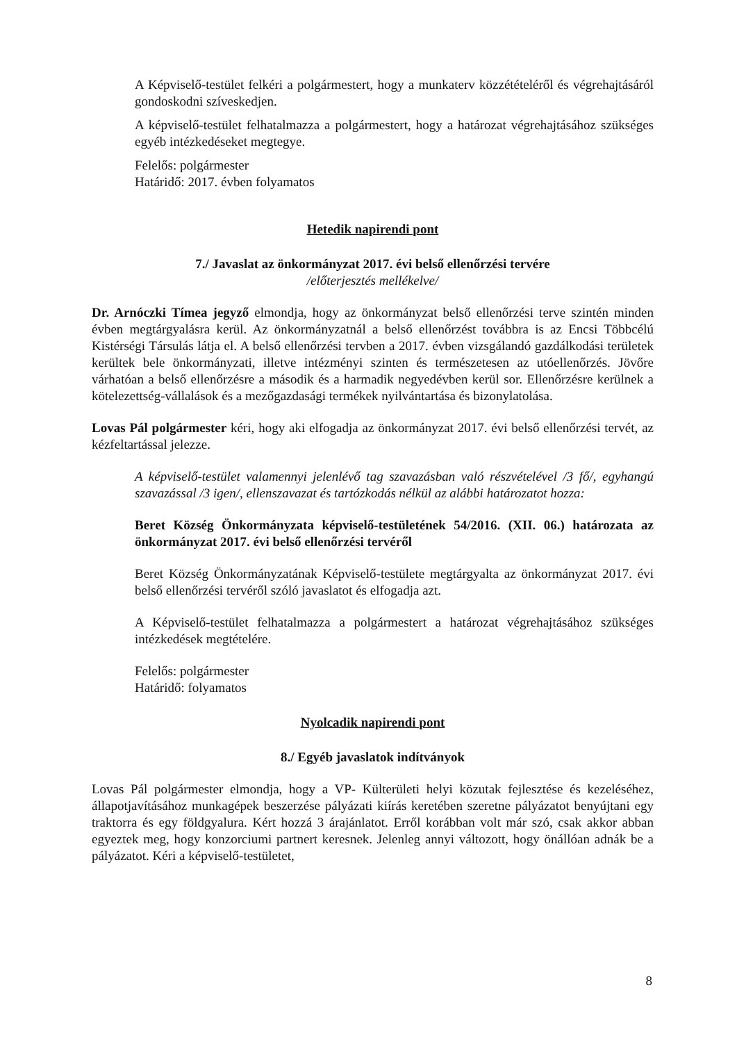A Képviselő-testület felkéri a polgármestert, hogy a munkaterv közzétételéről és végrehajtásáról gondoskodni szíveskedjen.
A képviselő-testület felhatalmazza a polgármestert, hogy a határozat végrehajtásához szükséges egyéb intézkedéseket megtegye.
Felelős: polgármester
Határidő: 2017. évben folyamatos
Hetedik napirendi pont
7./ Javaslat az önkormányzat 2017. évi belső ellenőrzési tervére
/előterjesztés mellékelve/
Dr. Arnóczki Tímea jegyző elmondja, hogy az önkormányzat belső ellenőrzési terve szintén minden évben megtárgyalásra kerül. Az önkormányzatnál a belső ellenőrzést továbbra is az Encsi Többcélú Kistérségi Társulás látja el. A belső ellenőrzési tervben a 2017. évben vizsgálandó gazdálkodási területek kerültek bele önkormányzati, illetve intézményi szinten és természetesen az utóellenőrzés. Jövőre várhatóan a belső ellenőrzésre a második és a harmadik negyedévben kerül sor. Ellenőrzésre kerülnek a kötelezettség-vállalások és a mezőgazdasági termékek nyilvántartása és bizonylatolása.
Lovas Pál polgármester kéri, hogy aki elfogadja az önkormányzat 2017. évi belső ellenőrzési tervét, az kézfeltartással jelezze.
A képviselő-testület valamennyi jelenlévő tag szavazásban való részvételével /3 fő/, egyhangú szavazással /3 igen/, ellenszavazat és tartózkodás nélkül az alábbi határozatot hozza:
Beret Község Önkormányzata képviselő-testületének 54/2016. (XII. 06.) határozata az önkormányzat 2017. évi belső ellenőrzési tervéről
Beret Község Önkormányzatának Képviselő-testülete megtárgyalta az önkormányzat 2017. évi belső ellenőrzési tervéről szóló javaslatot és elfogadja azt.
A Képviselő-testület felhatalmazza a polgármestert a határozat végrehajtásához szükséges intézkedések megtételére.
Felelős: polgármester
Határidő: folyamatos
Nyolcadik napirendi pont
8./ Egyéb javaslatok indítványok
Lovas Pál polgármester elmondja, hogy a VP- Külterületi helyi közutak fejlesztése és kezeléséhez, állapotjavításához munkagépek beszerzése pályázati kiírás keretében szeretne pályázatot benyújtani egy traktorra és egy földgyalura. Kért hozzá 3 árajánlatot. Erről korábban volt már szó, csak akkor abban egyeztek meg, hogy konzorciumi partnert keresnek. Jelenleg annyi változott, hogy önállóan adnák be a pályázatot. Kéri a képviselő-testületet,
8